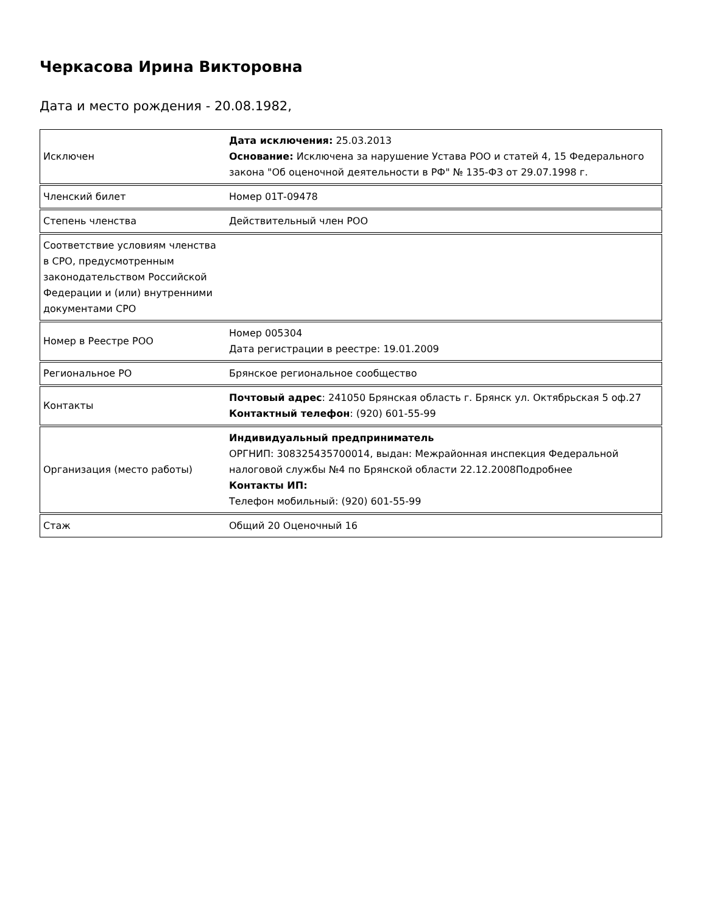Черкасова Ирина Викторовна
Дата и место рождения - 20.08.1982,
| Исключен | Дата исключения: 25.03.2013 Основание: Исключена за нарушение Устава РОО и статей 4, 15 Федерального закона "Об оценочной деятельности в РФ" № 135-ФЗ от 29.07.1998 г. |
| Членский билет | Номер 01Т-09478 |
| Степень членства | Действительный член РОО |
| Соответствие условиям членства в СРО, предусмотренным законодательством Российской Федерации и (или) внутренними документами СРО | |
| Номер в Реестре РОО | Номер 005304 Дата регистрации в реестре: 19.01.2009 |
| Региональное РО | Брянское региональное сообщество |
| Контакты | Почтовый адрес : 241050 Брянская область г. Брянск ул. Октябрьская 5 оф.27 Контактный телефон : (920) 601-55-99 |
| Организация (место работы) | Индивидуальный предприниматель ОРГНИП: 308325435700014, выдан: Межрайонная инспекция Федеральной налоговой службы №4 по Брянской области 22.12.2008Подробнее Контакты ИП: Телефон мобильный: (920) 601-55-99 |
| Стаж | Общий 20 Оценочный 16 |